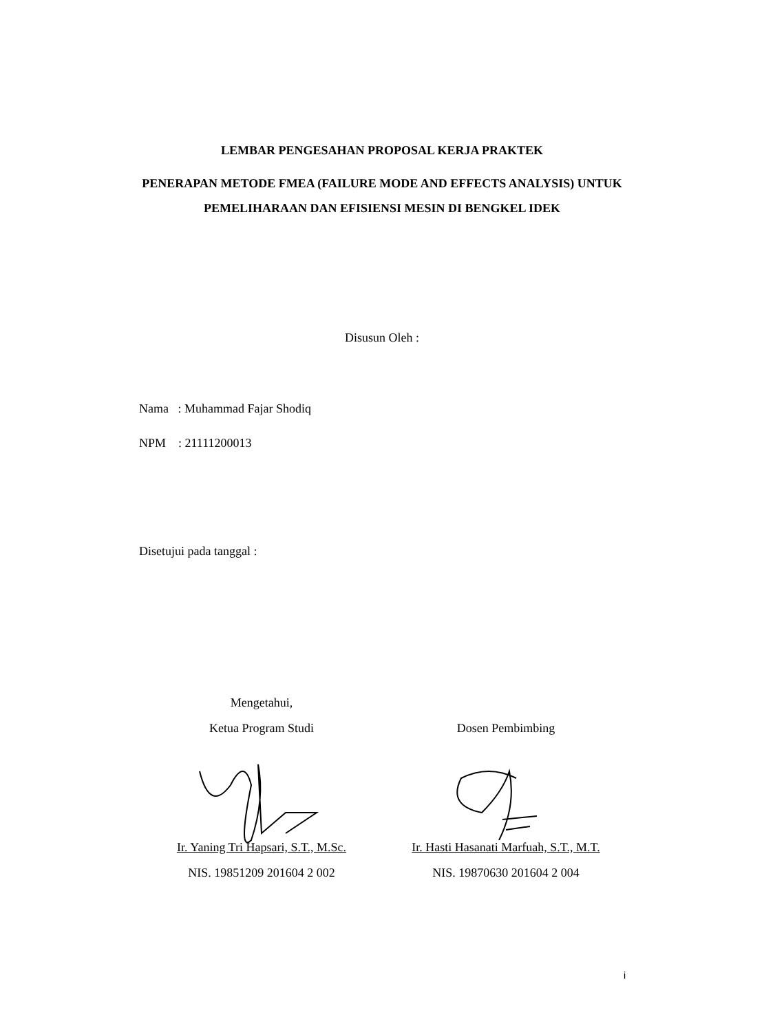LEMBAR PENGESAHAN PROPOSAL KERJA PRAKTEK
PENERAPAN METODE FMEA (FAILURE MODE AND EFFECTS ANALYSIS) UNTUK PEMELIHARAAN DAN EFISIENSI MESIN DI BENGKEL IDEK
Disusun Oleh :
Nama : Muhammad Fajar Shodiq
NPM : 21111200013
Disetujui pada tanggal :
Mengetahui,
Ketua Program Studi
Dosen Pembimbing
Ir. Yaning Tri Hapsari, S.T., M.Sc.
NIS. 19851209 201604 2 002
Ir. Hasti Hasanati Marfuah, S.T., M.T.
NIS. 19870630 201604 2 004
i